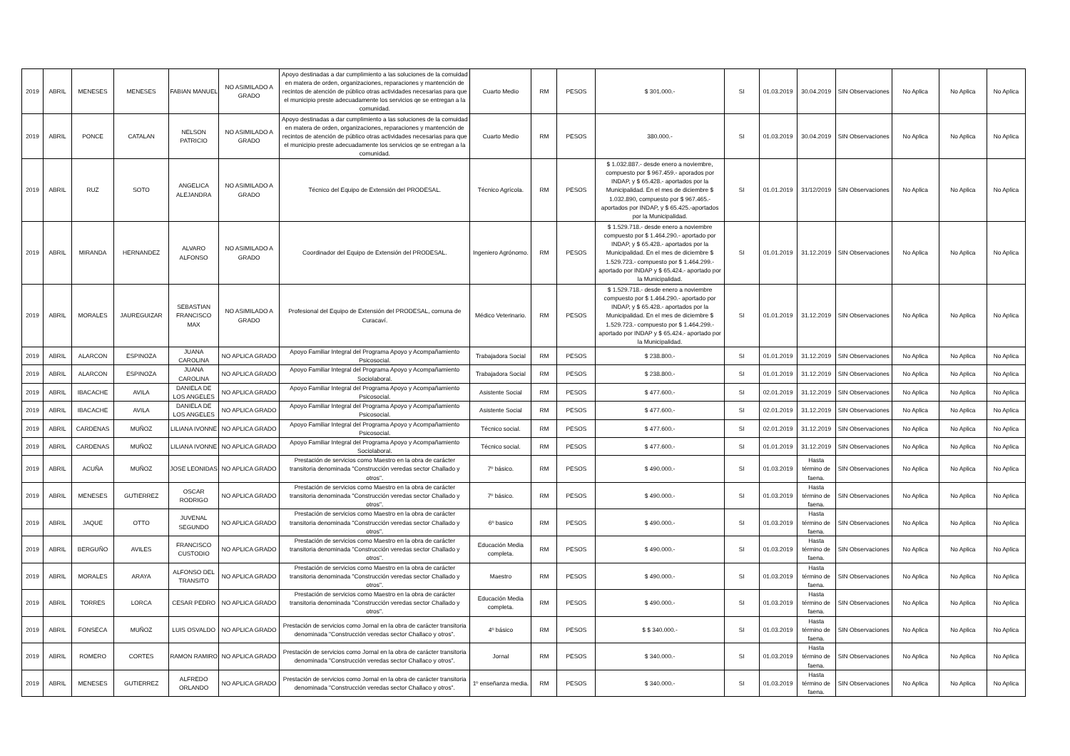| 2019 | ABRIL | MENESES | MENESES | FABIAN MANUEL | NO ASIMILADO A GRADO | Apoyo destinadas a dar cumplimiento a las soluciones de la comuidad en matera de orden, organizaciones, reparaciones y mantención de recintos de atención de público otras actividades necesarias para que el municipio preste adecuadamente los servicios qe se entregan a la comunidad. | Cuarto Medio | RM | PESOS | $ 301.000.- | SI | 01.03.2019 | 30.04.2019 | SIN Observaciones | No Aplica | No Aplica | No Aplica |
| 2019 | ABRIL | PONCE | CATALAN | NELSON PATRICIO | NO ASIMILADO A GRADO | Apoyo destinadas a dar cumplimiento a las soluciones de la comuidad en matera de orden, organizaciones, reparaciones y mantención de recintos de atención de público otras actividades necesarias para que el municipio preste adecuadamente los servicios qe se entregan a la comunidad. | Cuarto Medio | RM | PESOS | 380.000.- | SI | 01.03.2019 | 30.04.2019 | SIN Observaciones | No Aplica | No Aplica | No Aplica |
| 2019 | ABRIL | RUZ | SOTO | ANGELICA ALEJANDRA | NO ASIMILADO A GRADO | Técnico del Equipo de Extensión del PRODESAL. | Técnico Agrícola. | RM | PESOS | $ 1.032.887.- desde enero a noviembre, compuesto por $ 967.459.- aporados por INDAP, y $ 65.428.- aportados por la Municipalidad. En el mes de diciembre $ 1.032.890, compuesto por $ 967.465.- aportados por INDAP, y $ 65.425.-aportados por la Municipalidad. | SI | 01.01.2019 | 31/12/2019 | SIN Observaciones | No Aplica | No Aplica | No Aplica |
| 2019 | ABRIL | MIRANDA | HERNANDEZ | ALVARO ALFONSO | NO ASIMILADO A GRADO | Coordinador del Equipo de Extensión del PRODESAL. | Ingeniero Agrónomo. | RM | PESOS | $ 1.529.718.- desde enero a noviembre compuesto por $ 1.464.290.- aportado por INDAP, y $ 65.428.- aportados por la Municipalidad. En el mes de diciembre $ 1.529.723.- compuesto por $ 1.464.299.- aportado por INDAP y $ 65.424.- aportado por la Municipalidad. | SI | 01.01.2019 | 31.12.2019 | SIN Observaciones | No Aplica | No Aplica | No Aplica |
| 2019 | ABRIL | MORALES | JAUREGUIZAR | SEBASTIAN FRANCISCO MAX | NO ASIMILADO A GRADO | Profesional del Equipo de Extensión del PRODESAL, comuna de Curacaví. | Médico Veterinario. | RM | PESOS | $ 1.529.718.- desde enero a noviembre compuesto por $ 1.464.290.- aportado por INDAP, y $ 65.428.- aportados por la Municipalidad. En el mes de diciembre $ 1.529.723.- compuesto por $ 1.464.299.- aportado por INDAP y $ 65.424.- aportado por la Municipalidad. | SI | 01.01.2019 | 31.12.2019 | SIN Observaciones | No Aplica | No Aplica | No Aplica |
| 2019 | ABRIL | ALARCON | ESPINOZA | JUANA CAROLINA | NO APLICA GRADO | Apoyo Familiar Integral del Programa Apoyo y Acompañamiento Psicosocial. | Trabajadora Social | RM | PESOS | $ 238.800.- | SI | 01.01.2019 | 31.12.2019 | SIN Observaciones | No Aplica | No Aplica | No Aplica |
| 2019 | ABRIL | ALARCON | ESPINOZA | JUANA CAROLINA | NO APLICA GRADO | Apoyo Familiar Integral del Programa Apoyo y Acompañamiento Sociolaboral. | Trabajadora Social | RM | PESOS | $ 238.800.- | SI | 01.01.2019 | 31.12.2019 | SIN Observaciones | No Aplica | No Aplica | No Aplica |
| 2019 | ABRIL | IBACACHE | AVILA | DANIELA DE LOS ANGELES | NO APLICA GRADO | Apoyo Familiar Integral del Programa Apoyo y Acompañamiento Psicosocial. | Asistente Social | RM | PESOS | $ 477.600.- | SI | 02.01.2019 | 31.12.2019 | SIN Observaciones | No Aplica | No Aplica | No Aplica |
| 2019 | ABRIL | IBACACHE | AVILA | DANIELA DE LOS ANGELES | NO APLICA GRADO | Apoyo Familiar Integral del Programa Apoyo y Acompañamiento Psicosocial. | Asistente Social | RM | PESOS | $ 477.600.- | SI | 02.01.2019 | 31.12.2019 | SIN Observaciones | No Aplica | No Aplica | No Aplica |
| 2019 | ABRIL | CARDENAS | MUÑOZ | LILIANA IVONNE | NO APLICA GRADO | Apoyo Familiar Integral del Programa Apoyo y Acompañamiento Psicosocial. | Técnico social. | RM | PESOS | $ 477.600.- | SI | 02.01.2019 | 31.12.2019 | SIN Observaciones | No Aplica | No Aplica | No Aplica |
| 2019 | ABRIL | CARDENAS | MUÑOZ | LILIANA IVONNE | NO APLICA GRADO | Apoyo Familiar Integral del Programa Apoyo y Acompañamiento Sociolaboral. | Técnico social. | RM | PESOS | $ 477.600.- | SI | 01.01.2019 | 31.12.2019 | SIN Observaciones | No Aplica | No Aplica | No Aplica |
| 2019 | ABRIL | ACUÑA | MUÑOZ | JOSE LEONIDAS | NO APLICA GRADO | Prestación de servicios como Maestro en la obra de carácter transitoria denominada "Construcción veredas sector Challado y otros". | 7º básico. | RM | PESOS | $ 490.000.- | SI | 01.03.2019 | Hasta término de faena. | SIN Observaciones | No Aplica | No Aplica | No Aplica |
| 2019 | ABRIL | MENESES | GUTIERREZ | OSCAR RODRIGO | NO APLICA GRADO | Prestación de servicios como Maestro en la obra de carácter transitoria denominada "Construcción veredas sector Challado y otros". | 7º básico. | RM | PESOS | $ 490.000.- | SI | 01.03.2019 | Hasta término de faena. | SIN Observaciones | No Aplica | No Aplica | No Aplica |
| 2019 | ABRIL | JAQUE | OTTO | JUVENAL SEGUNDO | NO APLICA GRADO | Prestación de servicios como Maestro en la obra de carácter transitoria denominada "Construcción veredas sector Challado y otros". | 6º basico | RM | PESOS | $ 490.000.- | SI | 01.03.2019 | Hasta término de faena. | SIN Observaciones | No Aplica | No Aplica | No Aplica |
| 2019 | ABRIL | BERGUÑO | AVILES | FRANCISCO CUSTODIO | NO APLICA GRADO | Prestación de servicios como Maestro en la obra de carácter transitoria denominada "Construcción veredas sector Challado y otros". | Educación Media completa. | RM | PESOS | $ 490.000.- | SI | 01.03.2019 | Hasta término de faena. | SIN Observaciones | No Aplica | No Aplica | No Aplica |
| 2019 | ABRIL | MORALES | ARAYA | ALFONSO DEL TRANSITO | NO APLICA GRADO | Prestación de servicios como Maestro en la obra de carácter transitoria denominada "Construcción veredas sector Challado y otros". | Maestro | RM | PESOS | $ 490.000.- | SI | 01.03.2019 | Hasta término de faena. | SIN Observaciones | No Aplica | No Aplica | No Aplica |
| 2019 | ABRIL | TORRES | LORCA | CESAR PEDRO | NO APLICA GRADO | Prestación de servicios como Maestro en la obra de carácter transitoria denominada "Construcción veredas sector Challado y otros". | Educación Media completa. | RM | PESOS | $ 490.000.- | SI | 01.03.2019 | Hasta término de faena. | SIN Observaciones | No Aplica | No Aplica | No Aplica |
| 2019 | ABRIL | FONSECA | MUÑOZ | LUIS OSVALDO | NO APLICA GRADO | Prestación de servicios como Jornal en la obra de carácter transitoria denominada "Construcción veredas sector Challaco y otros". | 4º básico | RM | PESOS | $ $ 340.000.- | SI | 01.03.2019 | Hasta término de faena. | SIN Observaciones | No Aplica | No Aplica | No Aplica |
| 2019 | ABRIL | ROMERO | CORTES | RAMON RAMIRO | NO APLICA GRADO | Prestación de servicios como Jornal en la obra de carácter transitoria denominada "Construcción veredas sector Challaco y otros". | Jornal | RM | PESOS | $ 340.000.- | SI | 01.03.2019 | Hasta término de faena. | SIN Observaciones | No Aplica | No Aplica | No Aplica |
| 2019 | ABRIL | MENESES | GUTIERREZ | ALFREDO ORLANDO | NO APLICA GRADO | Prestación de servicios como Jornal en la obra de carácter transitoria denominada "Construcción veredas sector Challaco y otros". | 1º enseñanza media. | RM | PESOS | $ 340.000.- | SI | 01.03.2019 | Hasta término de faena. | SIN Observaciones | No Aplica | No Aplica | No Aplica |